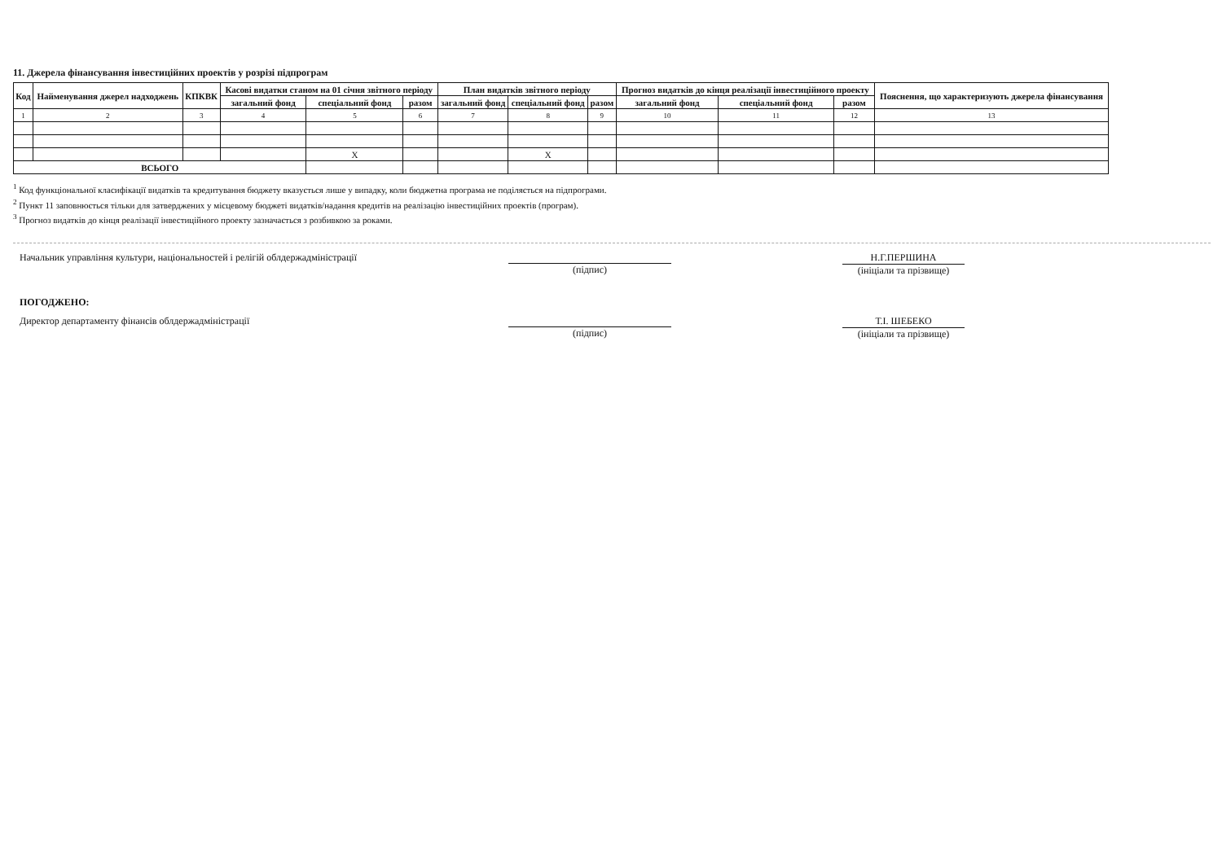11. Джерела фінансування інвестиційних проектів у розрізі підпрограм
| Код | Найменування джерел надходжень | КПКВК | Касові видатки станом на 01 січня звітного періоду | | | План видатків звітного періоду | | | Прогноз видатків до кінця реалізації інвестиційного проекту | | | Пояснення, що характеризують джерела фінансування |
| --- | --- | --- | --- | --- | --- | --- | --- | --- | --- | --- | --- | --- |
| | | | загальний фонд | спеціальний фонд | разом | загальний фонд | спеціальний фонд | разом | загальний фонд | спеціальний фонд | разом | |
| 1 | 2 | 3 | 4 | 5 | 6 | 7 | 8 | 9 | 10 | 11 | 12 | 13 |
| | | | | X | | | X | | | | | |
| ВСЬОГО | | | | | | | | | | | | |
<sup>1</sup> Код функціональної класифікації видатків та кредитування бюджету вказується лише у випадку, коли бюджетна програма не поділяється на підпрограми.
<sup>2</sup> Пункт 11 заповнюється тільки для затверджених у місцевому бюджеті видатків/надання кредитів на реалізацію інвестиційних проектів (програм).
<sup>3</sup> Прогноз видатків до кінця реалізації інвестиційного проекту зазначається з розбивкою за роками.
Начальник управління культури, національностей і релігій облдержадміністрації
(підпис)
Н.Г.ПЕРШИНА
(ініціали та прізвище)
ПОГОДЖЕНО:
Директор департаменту фінансів облдержадміністрації
(підпис)
Т.І. ШЕБЕКО
(ініціали та прізвище)